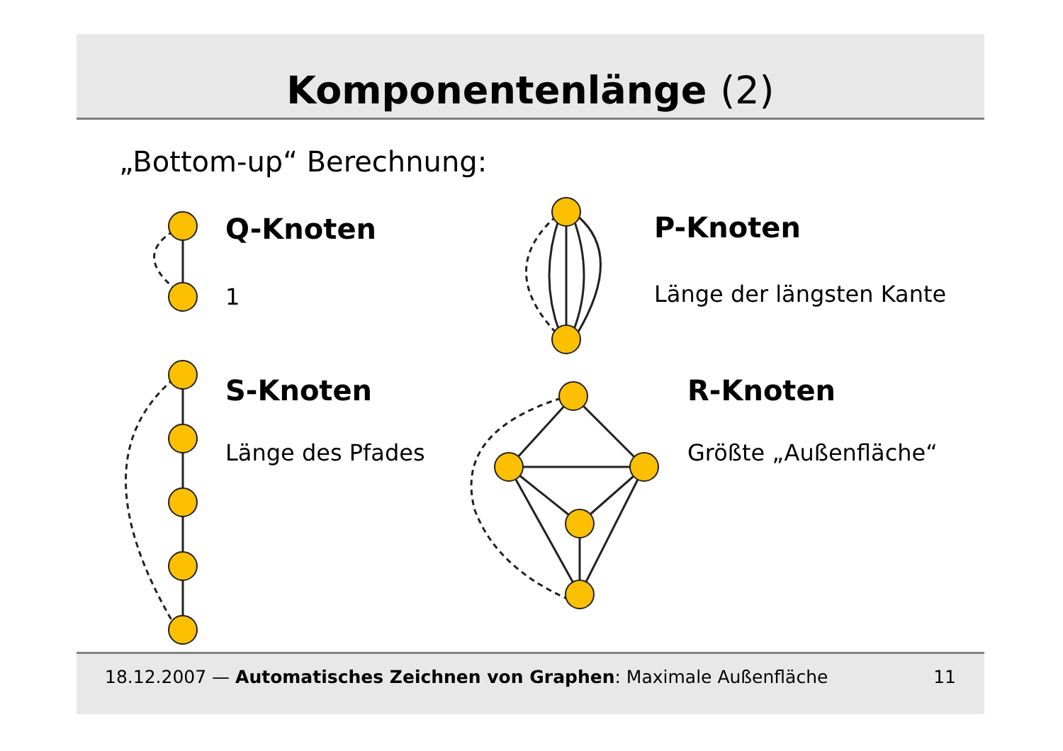Komponentenlänge (2)
„Bottom-up“ Berechnung:
Q-Knoten
1
P-Knoten
Länge der längsten Kante
S-Knoten
Länge des Pfades
R-Knoten
Größte „Außenfläche“
18.12.2007 — Automatisches Zeichnen von Graphen: Maximale Außenfläche
11